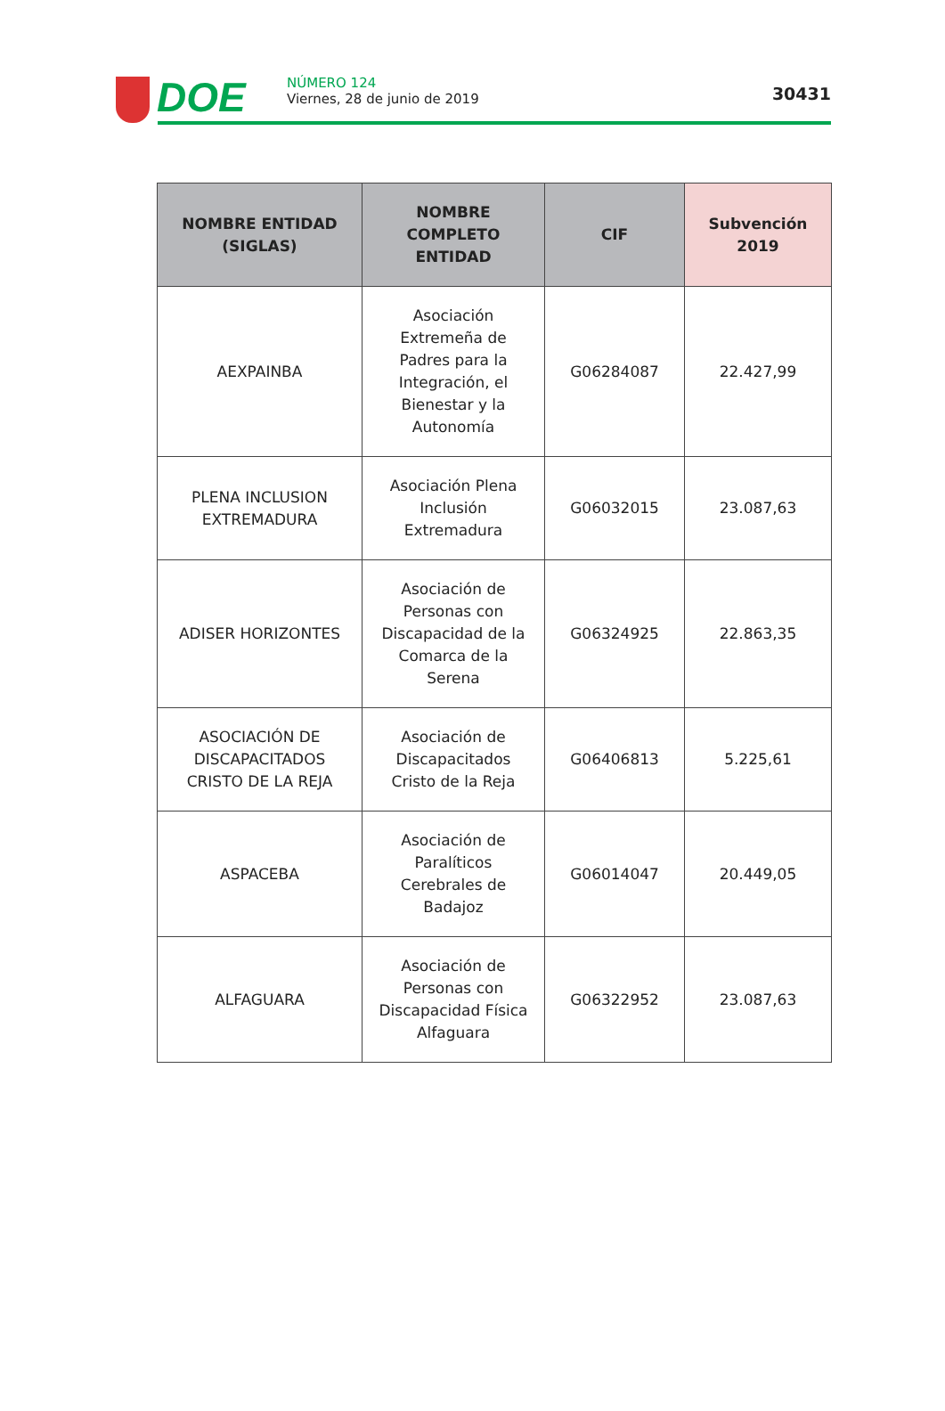DOE
NÚMERO 124
Viernes, 28 de junio de 2019
30431
| NOMBRE ENTIDAD (SIGLAS) | NOMBRE COMPLETO ENTIDAD | CIF | Subvención 2019 |
| --- | --- | --- | --- |
| AEXPAINBA | Asociación Extremeña de Padres para la Integración, el Bienestar y la Autonomía | G06284087 | 22.427,99 |
| PLENA INCLUSION EXTREMADURA | Asociación Plena Inclusión Extremadura | G06032015 | 23.087,63 |
| ADISER HORIZONTES | Asociación de Personas con Discapacidad de la Comarca de la Serena | G06324925 | 22.863,35 |
| ASOCIACIÓN DE DISCAPACITADOS CRISTO DE LA REJA | Asociación de Discapacitados Cristo de la Reja | G06406813 | 5.225,61 |
| ASPACEBA | Asociación de Paralíticos Cerebrales de Badajoz | G06014047 | 20.449,05 |
| ALFAGUARA | Asociación de Personas con Discapacidad Física Alfaguara | G06322952 | 23.087,63 |